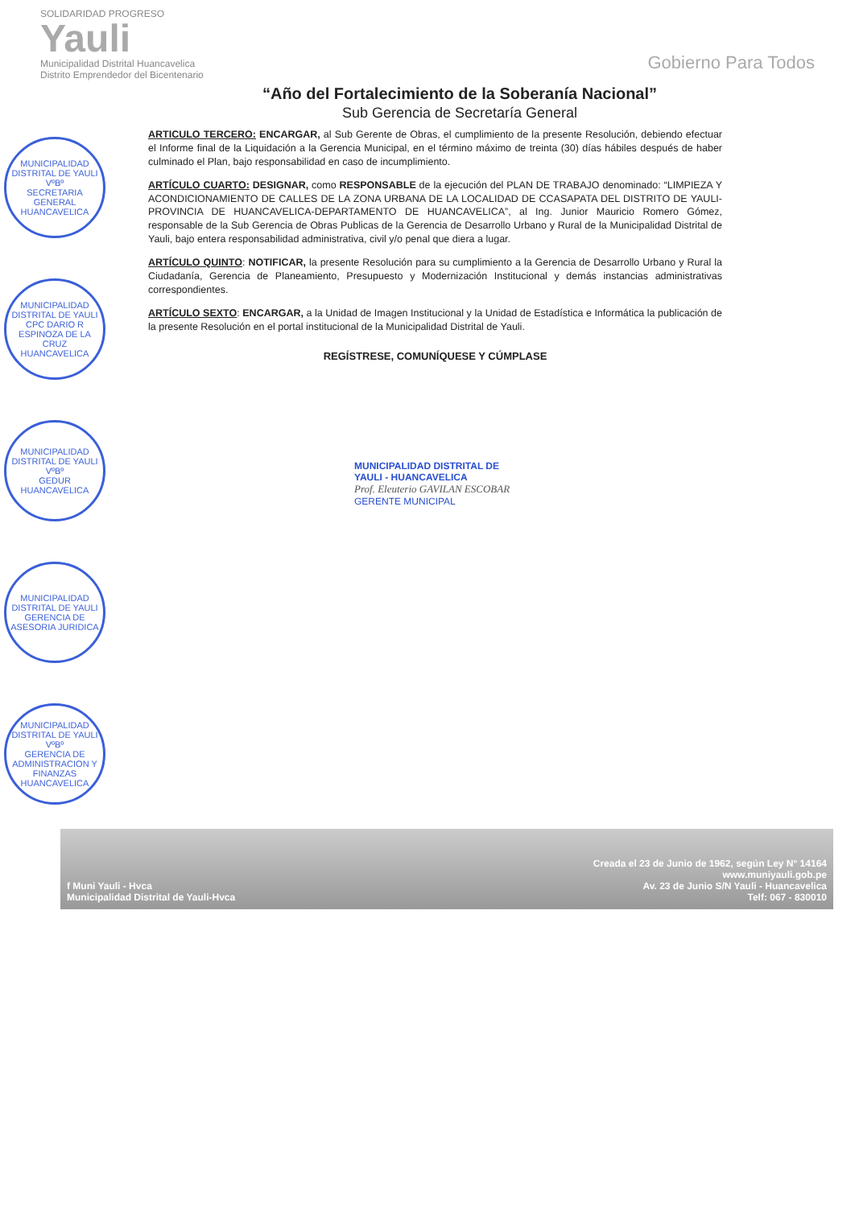SOLIDARIDAD PROGRESO
Yauli
Municipalidad Distrital Huancavelica Distrito Emprendedor del Bicentenario
Gobierno Para Todos
“Año del Fortalecimiento de la Soberanía Nacional”
Sub Gerencia de Secretaría General
ARTICULO TERCERO: ENCARGAR, al Sub Gerente de Obras, el cumplimiento de la presente Resolución, debiendo efectuar el Informe final de la Liquidación a la Gerencia Municipal, en el término máximo de treinta (30) días hábiles después de haber culminado el Plan, bajo responsabilidad en caso de incumplimiento.
ARTÍCULO CUARTO: DESIGNAR, como RESPONSABLE de la ejecución del PLAN DE TRABAJO denominado: “LIMPIEZA Y ACONDICIONAMIENTO DE CALLES DE LA ZONA URBANA DE LA LOCALIDAD DE CCASAPATA DEL DISTRITO DE YAULI-PROVINCIA DE HUANCAVELICA-DEPARTAMENTO DE HUANCAVELICA”, al Ing. Junior Mauricio Romero Gómez, responsable de la Sub Gerencia de Obras Publicas de la Gerencia de Desarrollo Urbano y Rural de la Municipalidad Distrital de Yauli, bajo entera responsabilidad administrativa, civil y/o penal que diera a lugar.
ARTÍCULO QUINTO: NOTIFICAR, la presente Resolución para su cumplimiento a la Gerencia de Desarrollo Urbano y Rural la Ciudadanía, Gerencia de Planeamiento, Presupuesto y Modernización Institucional y demás instancias administrativas correspondientes.
ARTÍCULO SEXTO: ENCARGAR, a la Unidad de Imagen Institucional y la Unidad de Estadística e Informática la publicación de la presente Resolución en el portal institucional de la Municipalidad Distrital de Yauli.
REGÍSTRESE, COMUNÍQUESE Y CÚMPLASE
MUNICIPALIDAD DISTRITAL DE
YAULI - HUANCAVELICA
Prof. Eleuterio GAVILAN ESCOBAR
GERENTE MUNICIPAL
MUNICIPALIDAD DISTRITAL DE YAULI
VºBº
SECRETARIA GENERAL
HUANCAVELICA
MUNICIPALIDAD DISTRITAL DE YAULI
CPC DARIO R ESPINOZA DE LA CRUZ
HUANCAVELICA
MUNICIPALIDAD DISTRITAL DE YAULI
VºBº
GEDUR
HUANCAVELICA
MUNICIPALIDAD DISTRITAL DE YAULI
GERENCIA DE ASESORIA JURIDICA
MUNICIPALIDAD DISTRITAL DE YAULI
VºBº
GERENCIA DE ADMINISTRACION Y FINANZAS
HUANCAVELICA
f Muni Yauli - Hvca
Municipalidad Distrital de Yauli-Hvca
Creada el 23 de Junio de 1962, según Ley N° 14164
www.muniyauli.gob.pe
Av. 23 de Junio S/N Yauli - Huancavelica
Telf: 067 - 830010